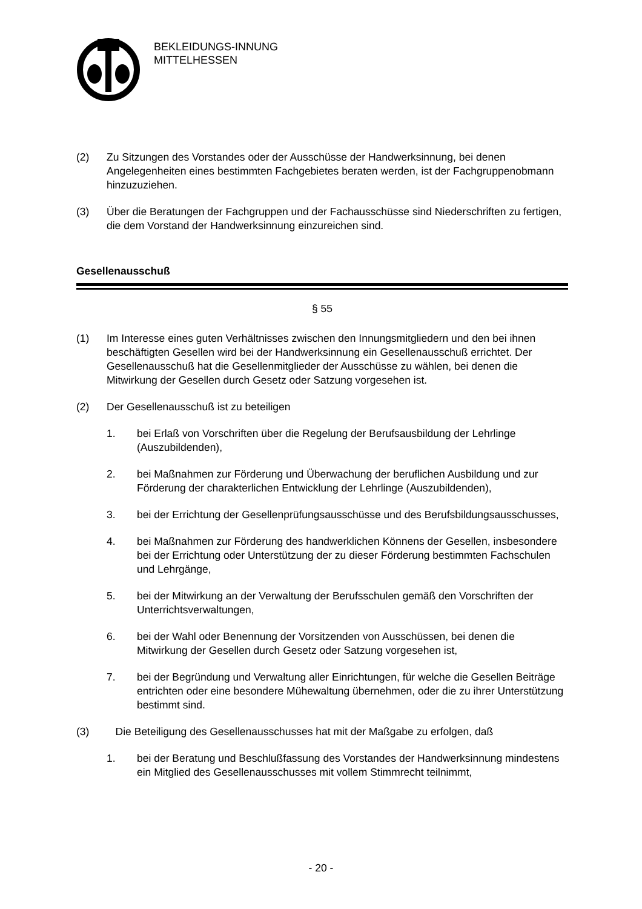BEKLEIDUNGS-INNUNG
MITTELHESSEN
(2) Zu Sitzungen des Vorstandes oder der Ausschüsse der Handwerksinnung, bei denen Angelegenheiten eines bestimmten Fachgebietes beraten werden, ist der Fachgruppenobmann hinzuzuziehen.
(3) Über die Beratungen der Fachgruppen und der Fachausschüsse sind Niederschriften zu fertigen, die dem Vorstand der Handwerksinnung einzureichen sind.
Gesellenausschuß
§ 55
(1) Im Interesse eines guten Verhältnisses zwischen den Innungsmitgliedern und den bei ihnen beschäftigten Gesellen wird bei der Handwerksinnung ein Gesellenausschuß errichtet. Der Gesellenausschuß hat die Gesellenmitglieder der Ausschüsse zu wählen, bei denen die Mitwirkung der Gesellen durch Gesetz oder Satzung vorgesehen ist.
(2) Der Gesellenausschuß ist zu beteiligen
1. bei Erlaß von Vorschriften über die Regelung der Berufsausbildung der Lehrlinge (Auszubildenden),
2. bei Maßnahmen zur Förderung und Überwachung der beruflichen Ausbildung und zur Förderung der charakterlichen Entwicklung der Lehrlinge (Auszubildenden),
3. bei der Errichtung der Gesellenprüfungsausschüsse und des Berufsbildungsausschusses,
4. bei Maßnahmen zur Förderung des handwerklichen Könnens der Gesellen, insbesondere bei der Errichtung oder Unterstützung der zu dieser Förderung bestimmten Fachschulen und Lehrgänge,
5. bei der Mitwirkung an der Verwaltung der Berufsschulen gemäß den Vorschriften der Unterrichtsverwaltungen,
6. bei der Wahl oder Benennung der Vorsitzenden von Ausschüssen, bei denen die Mitwirkung der Gesellen durch Gesetz oder Satzung vorgesehen ist,
7. bei der Begründung und Verwaltung aller Einrichtungen, für welche die Gesellen Beiträge entrichten oder eine besondere Mühewaltung übernehmen, oder die zu ihrer Unterstützung bestimmt sind.
(3) Die Beteiligung des Gesellenausschusses hat mit der Maßgabe zu erfolgen, daß
1. bei der Beratung und Beschlußfassung des Vorstandes der Handwerksinnung mindestens ein Mitglied des Gesellenausschusses mit vollem Stimmrecht teilnimmt,
- 20 -